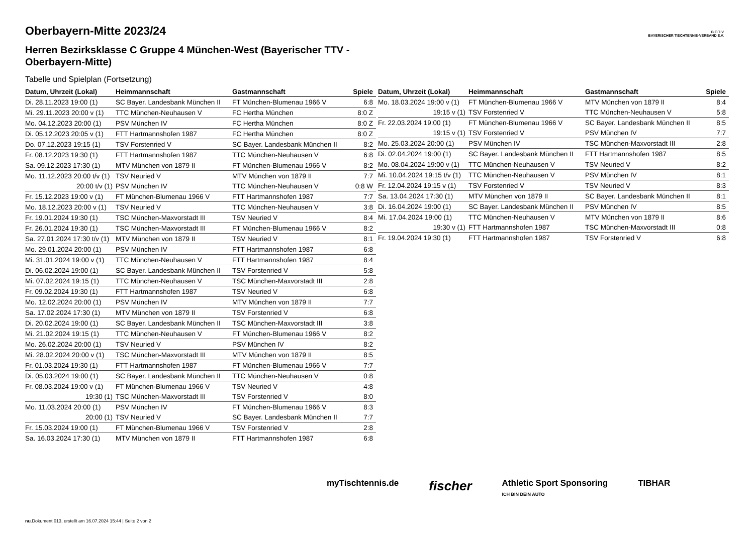B·T·T·V
BAYERISCHER TISCHTENNIS-VERBAND E.V.
Oberbayern-Mitte 2023/24
Herren Bezirksklasse C Gruppe 4 München-West (Bayerischer TTV - Oberbayern-Mitte)
Tabelle und Spielplan (Fortsetzung)
| Datum, Uhrzeit (Lokal) | Heimmannschaft | Gastmannschaft | Spiele |
| --- | --- | --- | --- |
| Di. 28.11.2023 19:00 (1) | SC Bayer. Landesbank München II | FT München-Blumenau 1966 V | 6:8 |
| Mi. 29.11.2023 20:00 v (1) | TTC München-Neuhausen V | FC Hertha München | 8:0 Z |
| Mo. 04.12.2023 20:00 (1) | PSV München IV | FC Hertha München | 8:0 Z |
| Di. 05.12.2023 20:05 v (1) | FTT Hartmannshofen 1987 | FC Hertha München | 8:0 Z |
| Do. 07.12.2023 19:15 (1) | TSV Forstenried V | SC Bayer. Landesbank München II | 8:2 |
| Fr. 08.12.2023 19:30 (1) | FTT Hartmannshofen 1987 | TTC München-Neuhausen V | 6:8 |
| Sa. 09.12.2023 17:30 (1) | MTV München von 1879 II | FT München-Blumenau 1966 V | 8:2 |
| Mo. 11.12.2023 20:00 t/v (1) | TSV Neuried V | MTV München von 1879 II | 7:7 |
| 20:00 t/v (1) | PSV München IV | TTC München-Neuhausen V | 0:8 W |
| Fr. 15.12.2023 19:00 v (1) | FT München-Blumenau 1966 V | FTT Hartmannshofen 1987 | 7:7 |
| Mo. 18.12.2023 20:00 v (1) | TSV Neuried V | TTC München-Neuhausen V | 3:8 |
| Fr. 19.01.2024 19:30 (1) | TSC München-Maxvorstadt III | TSV Neuried V | 8:4 |
| Fr. 26.01.2024 19:30 (1) | TSC München-Maxvorstadt III | FT München-Blumenau 1966 V | 8:2 |
| Sa. 27.01.2024 17:30 t/v (1) | MTV München von 1879 II | TSV Neuried V | 8:1 |
| Mo. 29.01.2024 20:00 (1) | PSV München IV | FTT Hartmannshofen 1987 | 6:8 |
| Mi. 31.01.2024 19:00 v (1) | TTC München-Neuhausen V | FTT Hartmannshofen 1987 | 8:4 |
| Di. 06.02.2024 19:00 (1) | SC Bayer. Landesbank München II | TSV Forstenried V | 5:8 |
| Mi. 07.02.2024 19:15 (1) | TTC München-Neuhausen V | TSC München-Maxvorstadt III | 2:8 |
| Fr. 09.02.2024 19:30 (1) | FTT Hartmannshofen 1987 | TSV Neuried V | 6:8 |
| Mo. 12.02.2024 20:00 (1) | PSV München IV | MTV München von 1879 II | 7:7 |
| Sa. 17.02.2024 17:30 (1) | MTV München von 1879 II | TSV Forstenried V | 6:8 |
| Di. 20.02.2024 19:00 (1) | SC Bayer. Landesbank München II | TSC München-Maxvorstadt III | 3:8 |
| Mi. 21.02.2024 19:15 (1) | TTC München-Neuhausen V | FT München-Blumenau 1966 V | 8:2 |
| Mo. 26.02.2024 20:00 (1) | TSV Neuried V | PSV München IV | 8:2 |
| Mi. 28.02.2024 20:00 v (1) | TSC München-Maxvorstadt III | MTV München von 1879 II | 8:5 |
| Fr. 01.03.2024 19:30 (1) | FTT Hartmannshofen 1987 | FT München-Blumenau 1966 V | 7:7 |
| Di. 05.03.2024 19:00 (1) | SC Bayer. Landesbank München II | TTC München-Neuhausen V | 0:8 |
| Fr. 08.03.2024 19:00 v (1) | FT München-Blumenau 1966 V | TSV Neuried V | 4:8 |
| 19:30 (1) | TSC München-Maxvorstadt III | TSV Forstenried V | 8:0 |
| Mo. 11.03.2024 20:00 (1) | PSV München IV | FT München-Blumenau 1966 V | 8:3 |
| 20:00 (1) | TSV Neuried V | SC Bayer. Landesbank München II | 7:7 |
| Fr. 15.03.2024 19:00 (1) | FT München-Blumenau 1966 V | TSV Forstenried V | 2:8 |
| Sa. 16.03.2024 17:30 (1) | MTV München von 1879 II | FTT Hartmannshofen 1987 | 6:8 |
| Datum, Uhrzeit (Lokal) | Heimmannschaft | Gastmannschaft | Spiele |
| --- | --- | --- | --- |
| Mo. 18.03.2024 19:00 v (1) | FT München-Blumenau 1966 V | MTV München von 1879 II | 8:4 |
| 19:15 v (1) | TSV Forstenried V | TTC München-Neuhausen V | 5:8 |
| Fr. 22.03.2024 19:00 (1) | FT München-Blumenau 1966 V | SC Bayer. Landesbank München II | 8:5 |
| 19:15 v (1) | TSV Forstenried V | PSV München IV | 7:7 |
| Mo. 25.03.2024 20:00 (1) | PSV München IV | TSC München-Maxvorstadt III | 2:8 |
| Di. 02.04.2024 19:00 (1) | SC Bayer. Landesbank München II | FTT Hartmannshofen 1987 | 8:5 |
| Mo. 08.04.2024 19:00 v (1) | TTC München-Neuhausen V | TSV Neuried V | 8:2 |
| Mi. 10.04.2024 19:15 t/v (1) | TTC München-Neuhausen V | PSV München IV | 8:1 |
| Fr. 12.04.2024 19:15 v (1) | TSV Forstenried V | TSV Neuried V | 8:3 |
| Sa. 13.04.2024 17:30 (1) | MTV München von 1879 II | SC Bayer. Landesbank München II | 8:1 |
| Di. 16.04.2024 19:00 (1) | SC Bayer. Landesbank München II | PSV München IV | 8:5 |
| Mi. 17.04.2024 19:00 (1) | TTC München-Neuhausen V | MTV München von 1879 II | 8:6 |
| 19:30 v (1) | FTT Hartmannshofen 1987 | TSC München-Maxvorstadt III | 0:8 |
| Fr. 19.04.2024 19:30 (1) | FTT Hartmannshofen 1987 | TSV Forstenried V | 6:8 |
myTischtennis.de fischer Athletic Sport Sponsoring
ICH BIN DEIN AUTO TIBHAR
nu.Dokument 013, erstellt am 16.07.2024 15:44 | Seite 2 von 2